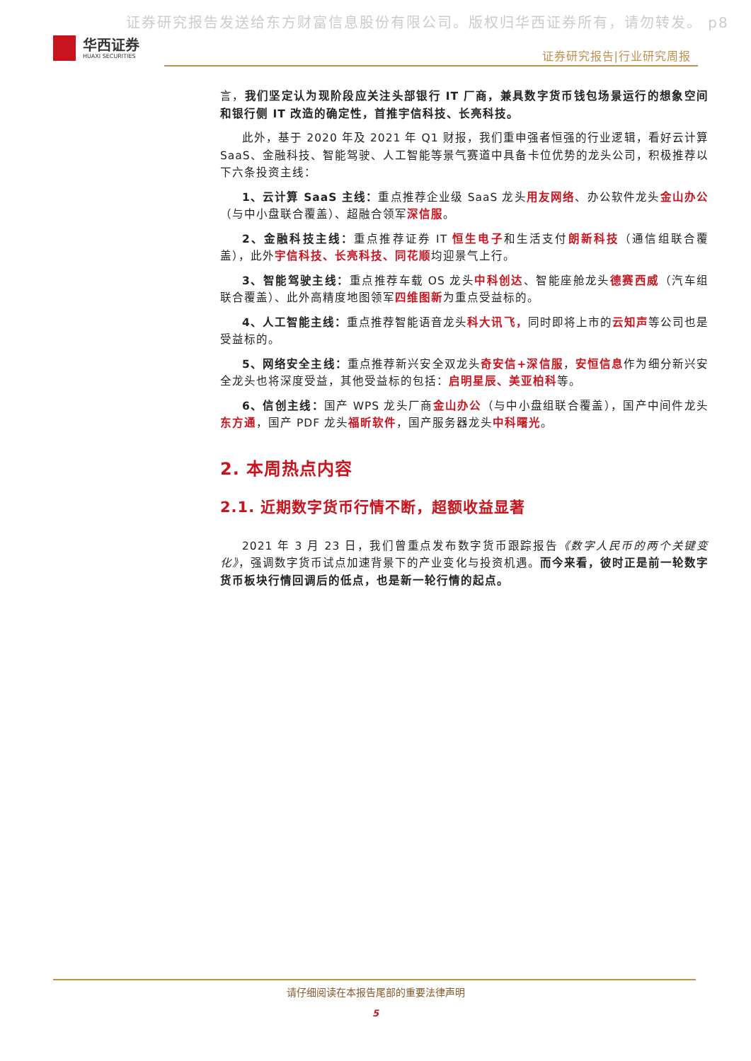证券研究报告发送给东方财富信息股份有限公司。版权归华西证券所有，请勿转发。 p8
华西证券
HUAXI SECURITIES
证券研究报告|行业研究周报
言，我们坚定认为现阶段应关注头部银行 IT 厂商，兼具数字货币钱包场景运行的想象空间和银行侧 IT 改造的确定性，首推宇信科技、长亮科技。
此外，基于 2020 年及 2021 年 Q1 财报，我们重申强者恒强的行业逻辑，看好云计算 SaaS、金融科技、智能驾驶、人工智能等景气赛道中具备卡位优势的龙头公司，积极推荐以下六条投资主线：
1、云计算 SaaS 主线：重点推荐企业级 SaaS 龙头用友网络、办公软件龙头金山办公（与中小盘联合覆盖）、超融合领军深信服。
2、金融科技主线：重点推荐证券 IT 恒生电子和生活支付朗新科技（通信组联合覆盖），此外宇信科技、长亮科技、同花顺均迎景气上行。
3、智能驾驶主线：重点推荐车载 OS 龙头中科创达、智能座舱龙头德赛西威（汽车组联合覆盖）、此外高精度地图领军四维图新为重点受益标的。
4、人工智能主线：重点推荐智能语音龙头科大讯飞，同时即将上市的云知声等公司也是受益标的。
5、网络安全主线：重点推荐新兴安全双龙头奇安信+深信服，安恒信息作为细分新兴安全龙头也将深度受益，其他受益标的包括：启明星辰、美亚柏科等。
6、信创主线：国产 WPS 龙头厂商金山办公（与中小盘组联合覆盖），国产中间件龙头东方通，国产 PDF 龙头福昕软件，国产服务器龙头中科曙光。
2. 本周热点内容
2.1. 近期数字货币行情不断，超额收益显著
2021 年 3 月 23 日，我们曾重点发布数字货币跟踪报告《数字人民币的两个关键变化》，强调数字货币试点加速背景下的产业变化与投资机遇。而今来看，彼时正是前一轮数字货币板块行情回调后的低点，也是新一轮行情的起点。
请仔细阅读在本报告尾部的重要法律声明
5